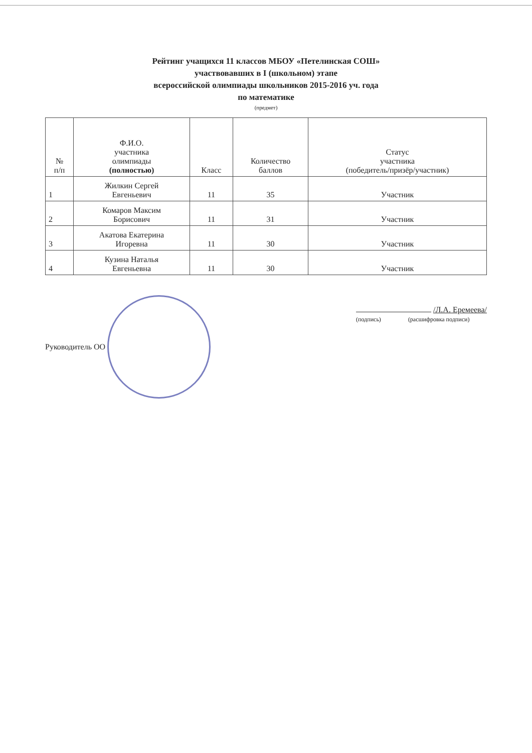Рейтинг учащихся 11 классов МБОУ «Петелинская СОШ»
участвовавших в I (школьном) этапе
всероссийской олимпиады школьников 2015-2016 уч. года
по математике
(предмет)
| № п/п | Ф.И.О. участника олимпиады (полностью) | Класс | Количество баллов | Статус участника (победитель/призёр/участник) |
| --- | --- | --- | --- | --- |
| 1 | Жилкин Сергей Евгеньевич | 11 | 35 | Участник |
| 2 | Комаров Максим Борисович | 11 | 31 | Участник |
| 3 | Акатова Екатерина Игоревна | 11 | 30 | Участник |
| 4 | Кузина Наталья Евгеньевна | 11 | 30 | Участник |
Руководитель ОО
/Л.А. Еремеева/
(подпись) (расшифровка подписи)